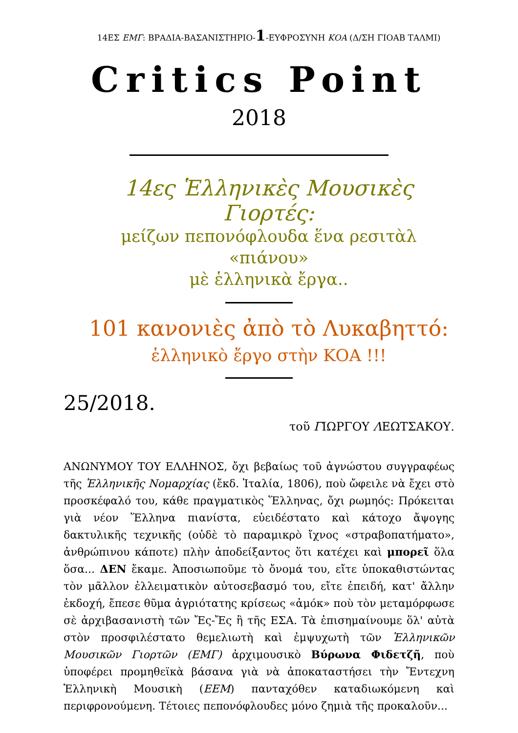14ΕΣ ΕΜΓ: ΒΡΑΔΙΑ-ΒΑΣΑΝΙΣΤΗΡΙΟ-1-ΕΥΦΡΟΣΥΝΗ ΚΟΑ (Δ/ΣΗ ΓΙΟΑΒ ΤΑΛΜΙ)
Critics Point
2018
14ες Ἑλληνικὲς Μουσικὲς Γιορτές:
μείζων πεπονόφλουδα ἕνα ρεσιτὰλ «πιάνου»
μὲ ἑλληνικὰ ἔργα..
101 κανονιὲς ἀπὸ τὸ Λυκαβηττό:
ἑλληνικὸ ἔργο στὴν ΚΟΑ !!!
25/2018.
τοῦ ΓΙΩΡΓΟΥ ΛΕΩΤΣΑΚΟΥ.
ΑΝΩΝΥΜΟΥ ΤΟΥ ΕΛΛΗΝΟΣ, ὄχι βεβαίως τοῦ ἀγνώστου συγγραφέως τῆς Ἑλληνικῆς Νομαρχίας (ἔκδ. Ἰταλία, 1806), ποὺ ὤφειλε νὰ ἔχει στὸ προσκέφαλό του, κάθε πραγματικὸς Ἕλληνας, ὄχι ρωμηός: Πρόκειται γιὰ νέον Ἕλληνα πιανίστα, εὐειδέστατο καὶ κάτοχο ἄψογης δακτυλικῆς τεχνικῆς (οὐδὲ τὸ παραμικρὸ ἴχνος «στραβοπατήματο», ἀνθρώπινου κάποτε) πλὴν ἀποδείξαντος ὅτι κατέχει καὶ μπορεῖ ὅλα ὅσα... ΔΕΝ ἔκαμε. Ἀποσιωποῦμε τὸ ὄνομά του, εἴτε ὑποκαθιστώντας τὸν μᾶλλον ἐλλειματικὸν αὐτοσεβασμό του, εἴτε ἐπειδή, κατ' ἄλλην ἐκδοχή, ἔπεσε θῦμα ἀγριότατης κρίσεως «ἀμόκ» ποὺ τὸν μεταμόρφωσε σὲ ἀρχιβασανιστὴ τῶν Ἔς-Ἔς ἢ τῆς ΕΣΑ. Τὰ ἐπισημαίνουμε ὅλ' αὐτὰ στὸν προσφιλέστατο θεμελιωτὴ καὶ ἐμψυχωτὴ τῶν Ἑλληνικῶν Μουσικῶν Γιορτῶν (ΕΜΓ) ἀρχιμουσικὸ Βύρωνα Φιδετζῆ, ποὺ ὑποφέρει προμηθεϊκὰ βάσανα γιὰ νὰ ἀποκαταστήσει τὴν Ἔντεχνη Ἑλληνικὴ Μουσικὴ (ΕΕΜ) πανταχόθεν καταδιωκόμενη καὶ περιφρονούμενη. Τέτοιες πεπονόφλουδες μόνο ζημιὰ τῆς προκαλοῦν...